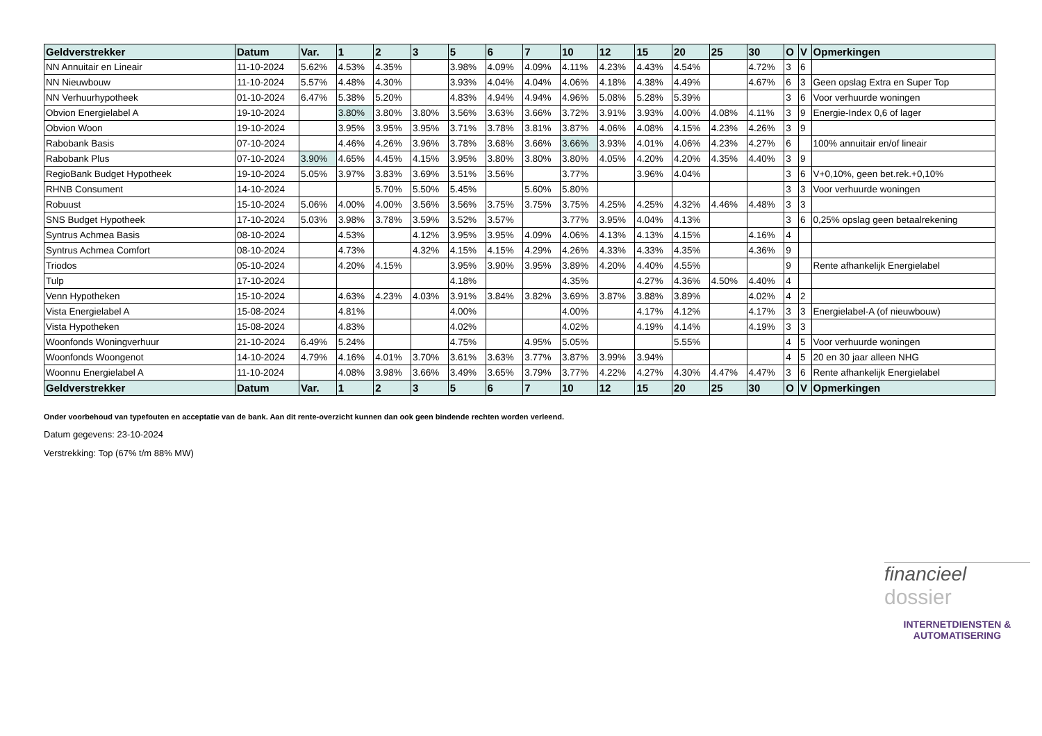| Geldverstrekker | Datum | Var. | 1 | 2 | 3 | 5 | 6 | 7 | 10 | 12 | 15 | 20 | 25 | 30 | O | V | Opmerkingen |
| --- | --- | --- | --- | --- | --- | --- | --- | --- | --- | --- | --- | --- | --- | --- | --- | --- | --- |
| NN Annuitair en Lineair | 11-10-2024 | 5.62% | 4.53% | 4.35% | | 3.98% | 4.09% | 4.09% | 4.11% | 4.23% | 4.43% | 4.54% | | 4.72% | 3 | 6 | |
| NN Nieuwbouw | 11-10-2024 | 5.57% | 4.48% | 4.30% | | 3.93% | 4.04% | 4.04% | 4.06% | 4.18% | 4.38% | 4.49% | | 4.67% | 6 | 3 | Geen opslag Extra en Super Top |
| NN Verhuurhypotheek | 01-10-2024 | 6.47% | 5.38% | 5.20% | | 4.83% | 4.94% | 4.94% | 4.96% | 5.08% | 5.28% | 5.39% | | | 3 | 6 | Voor verhuurde woningen |
| Obvion Energielabel A | 19-10-2024 | | 3.80% | 3.80% | 3.80% | 3.56% | 3.63% | 3.66% | 3.72% | 3.91% | 3.93% | 4.00% | 4.08% | 4.11% | 3 | 9 | Energie-Index 0,6 of lager |
| Obvion Woon | 19-10-2024 | | 3.95% | 3.95% | 3.95% | 3.71% | 3.78% | 3.81% | 3.87% | 4.06% | 4.08% | 4.15% | 4.23% | 4.26% | 3 | 9 | |
| Rabobank Basis | 07-10-2024 | | 4.46% | 4.26% | 3.96% | 3.78% | 3.68% | 3.66% | 3.66% | 3.93% | 4.01% | 4.06% | 4.23% | 4.27% | 6 | | 100% annuitair en/of lineair |
| Rabobank Plus | 07-10-2024 | 3.90% | 4.65% | 4.45% | 4.15% | 3.95% | 3.80% | 3.80% | 3.80% | 4.05% | 4.20% | 4.20% | 4.35% | 4.40% | 3 | 9 | |
| RegioBank Budget Hypotheek | 19-10-2024 | 5.05% | 3.97% | 3.83% | 3.69% | 3.51% | 3.56% | | 3.77% | | 3.96% | 4.04% | | | 3 | 6 | V+0,10%, geen bet.rek.+0,10% |
| RHNB Consument | 14-10-2024 | | | 5.70% | 5.50% | 5.45% | | 5.60% | 5.80% | | | | | | 3 | 3 | Voor verhuurde woningen |
| Robuust | 15-10-2024 | 5.06% | 4.00% | 4.00% | 3.56% | 3.56% | 3.75% | 3.75% | 3.75% | 4.25% | 4.25% | 4.32% | 4.46% | 4.48% | 3 | 3 | |
| SNS Budget Hypotheek | 17-10-2024 | 5.03% | 3.98% | 3.78% | 3.59% | 3.52% | 3.57% | | 3.77% | 3.95% | 4.04% | 4.13% | | | 3 | 6 | 0,25% opslag geen betaalrekening |
| Syntrus Achmea Basis | 08-10-2024 | | 4.53% | | 4.12% | 3.95% | 3.95% | 4.09% | 4.06% | 4.13% | 4.13% | 4.15% | | 4.16% | 4 | | |
| Syntrus Achmea Comfort | 08-10-2024 | | 4.73% | | 4.32% | 4.15% | 4.15% | 4.29% | 4.26% | 4.33% | 4.33% | 4.35% | | 4.36% | 9 | | |
| Triodos | 05-10-2024 | | 4.20% | 4.15% | | 3.95% | 3.90% | 3.95% | 3.89% | 4.20% | 4.40% | 4.55% | | | 9 | | Rente afhankelijk Energielabel |
| Tulp | 17-10-2024 | | | | | 4.18% | | | 4.35% | | 4.27% | 4.36% | 4.50% | 4.40% | 4 | | |
| Venn Hypotheken | 15-10-2024 | | 4.63% | 4.23% | 4.03% | 3.91% | 3.84% | 3.82% | 3.69% | 3.87% | 3.88% | 3.89% | | 4.02% | 4 | 2 | |
| Vista Energielabel A | 15-08-2024 | | 4.81% | | | 4.00% | | | 4.00% | | 4.17% | 4.12% | | 4.17% | 3 | 3 | Energielabel-A (of nieuwbouw) |
| Vista Hypotheken | 15-08-2024 | | 4.83% | | | 4.02% | | | 4.02% | | 4.19% | 4.14% | | 4.19% | 3 | 3 | |
| Woonfonds Woningverhuur | 21-10-2024 | 6.49% | 5.24% | | | 4.75% | | 4.95% | 5.05% | | | 5.55% | | | 4 | 5 | Voor verhuurde woningen |
| Woonfonds Woongenot | 14-10-2024 | 4.79% | 4.16% | 4.01% | 3.70% | 3.61% | 3.63% | 3.77% | 3.87% | 3.99% | 3.94% | | | | 4 | 5 | 20 en 30 jaar alleen NHG |
| Woonnu Energielabel A | 11-10-2024 | | 4.08% | 3.98% | 3.66% | 3.49% | 3.65% | 3.79% | 3.77% | 4.22% | 4.27% | 4.30% | 4.47% | 4.47% | 3 | 6 | Rente afhankelijk Energielabel |
| Geldverstrekker | Datum | Var. | 1 | 2 | 3 | 5 | 6 | 7 | 10 | 12 | 15 | 20 | 25 | 30 | O | V | Opmerkingen |
Onder voorbehoud van typefouten en acceptatie van de bank. Aan dit rente-overzicht kunnen dan ook geen bindende rechten worden verleend.
Datum gegevens: 23-10-2024
Verstrekking: Top (67% t/m 88% MW)
financieel
dossier
INTERNETDIENSTEN &
AUTOMATISERING